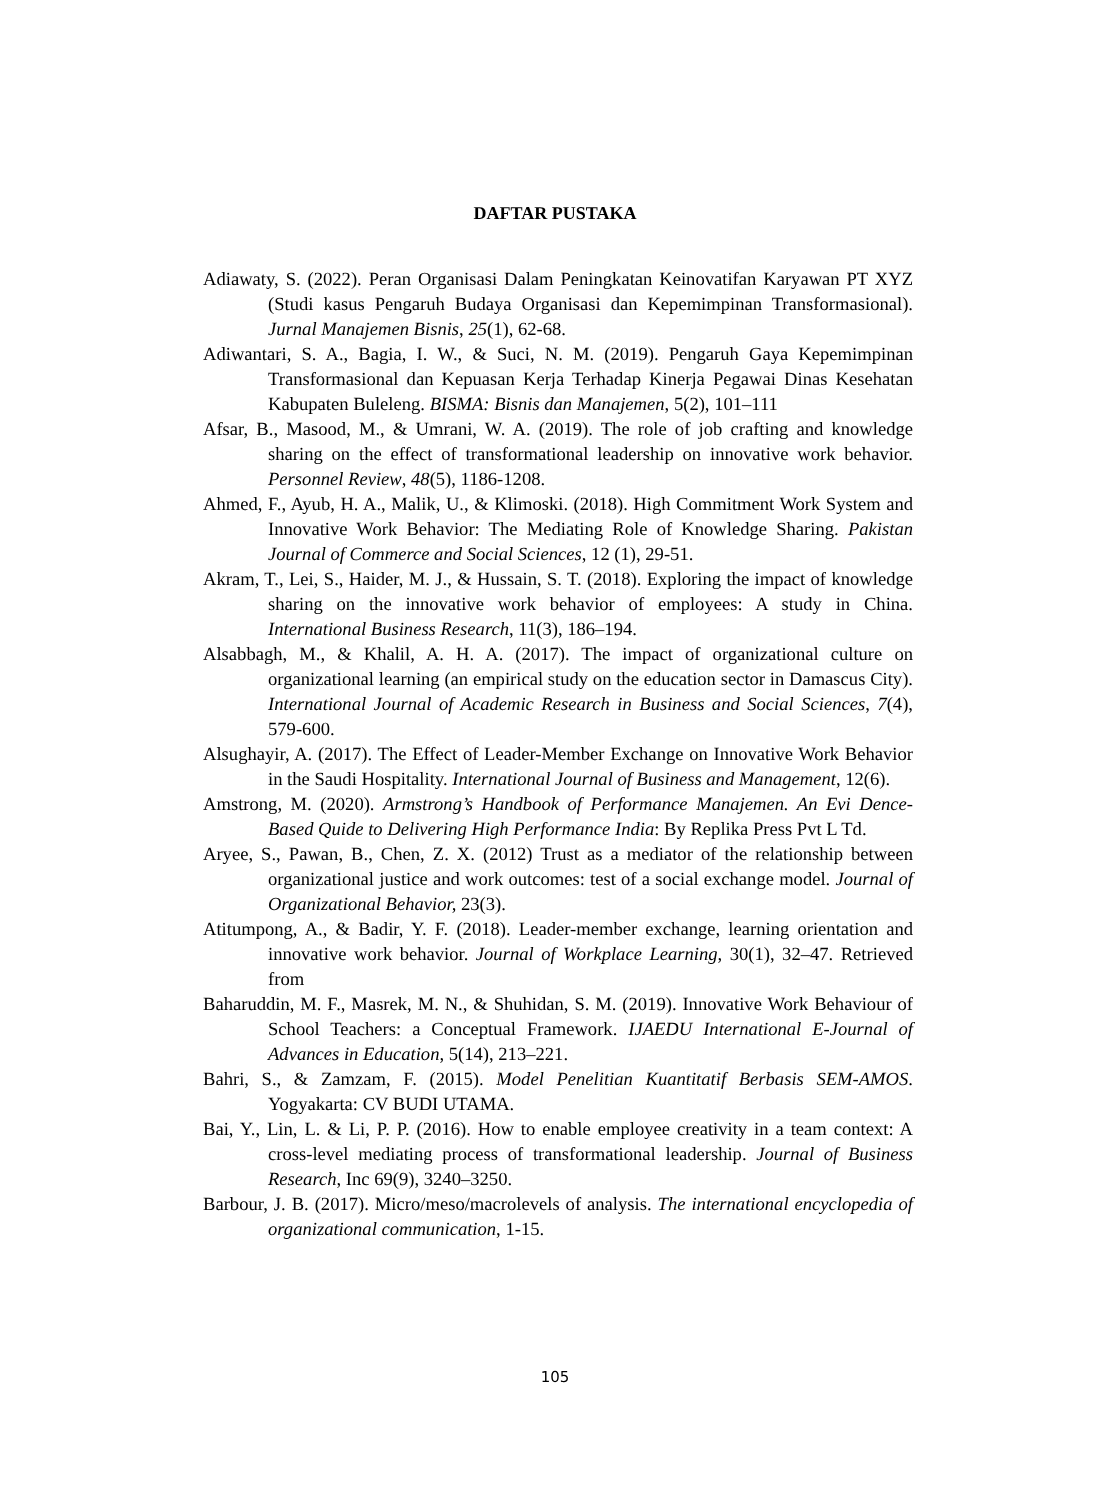DAFTAR PUSTAKA
Adiawaty, S. (2022). Peran Organisasi Dalam Peningkatan Keinovatifan Karyawan PT XYZ (Studi kasus Pengaruh Budaya Organisasi dan Kepemimpinan Transformasional). Jurnal Manajemen Bisnis, 25(1), 62-68.
Adiwantari, S. A., Bagia, I. W., & Suci, N. M. (2019). Pengaruh Gaya Kepemimpinan Transformasional dan Kepuasan Kerja Terhadap Kinerja Pegawai Dinas Kesehatan Kabupaten Buleleng. BISMA: Bisnis dan Manajemen, 5(2), 101–111
Afsar, B., Masood, M., & Umrani, W. A. (2019). The role of job crafting and knowledge sharing on the effect of transformational leadership on innovative work behavior. Personnel Review, 48(5), 1186-1208.
Ahmed, F., Ayub, H. A., Malik, U., & Klimoski. (2018). High Commitment Work System and Innovative Work Behavior: The Mediating Role of Knowledge Sharing. Pakistan Journal of Commerce and Social Sciences, 12 (1), 29-51.
Akram, T., Lei, S., Haider, M. J., & Hussain, S. T. (2018). Exploring the impact of knowledge sharing on the innovative work behavior of employees: A study in China. International Business Research, 11(3), 186–194.
Alsabbagh, M., & Khalil, A. H. A. (2017). The impact of organizational culture on organizational learning (an empirical study on the education sector in Damascus City). International Journal of Academic Research in Business and Social Sciences, 7(4), 579-600.
Alsughayir, A. (2017). The Effect of Leader-Member Exchange on Innovative Work Behavior in the Saudi Hospitality. International Journal of Business and Management, 12(6).
Amstrong, M. (2020). Armstrong’s Handbook of Performance Manajemen. An Evi Dence-Based Quide to Delivering High Performance India: By Replika Press Pvt L Td.
Aryee, S., Pawan, B., Chen, Z. X. (2012) Trust as a mediator of the relationship between organizational justice and work outcomes: test of a social exchange model. Journal of Organizational Behavior, 23(3).
Atitumpong, A., & Badir, Y. F. (2018). Leader-member exchange, learning orientation and innovative work behavior. Journal of Workplace Learning, 30(1), 32–47. Retrieved from
Baharuddin, M. F., Masrek, M. N., & Shuhidan, S. M. (2019). Innovative Work Behaviour of School Teachers: a Conceptual Framework. IJAEDU International E-Journal of Advances in Education, 5(14), 213–221.
Bahri, S., & Zamzam, F. (2015). Model Penelitian Kuantitatif Berbasis SEM-AMOS. Yogyakarta: CV BUDI UTAMA.
Bai, Y., Lin, L. & Li, P. P. (2016). How to enable employee creativity in a team context: A cross-level mediating process of transformational leadership. Journal of Business Research, Inc 69(9), 3240–3250.
Barbour, J. B. (2017). Micro/meso/macrolevels of analysis. The international encyclopedia of organizational communication, 1-15.
105